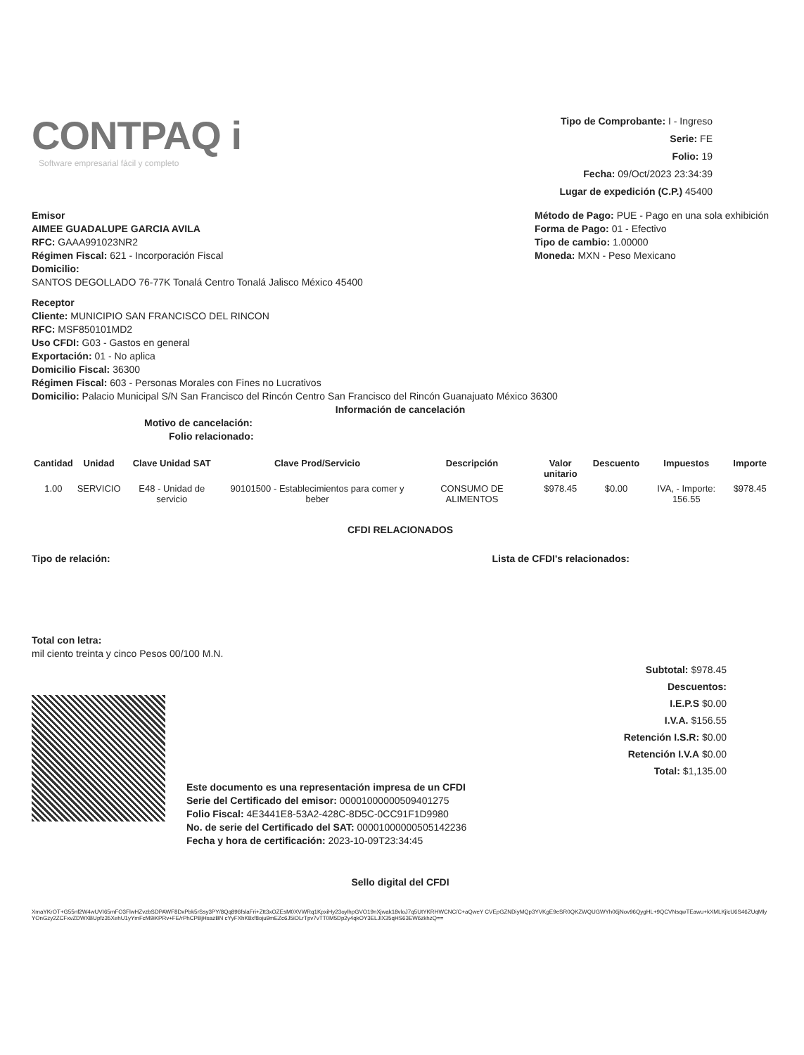CONTPAQ i
Software empresarial fácil y completo
Tipo de Comprobante: I - Ingreso
Serie: FE
Folio: 19
Fecha: 09/Oct/2023 23:34:39
Lugar de expedición (C.P.) 45400
Emisor
AIMEE GUADALUPE GARCIA AVILA
RFC: GAAA991023NR2
Régimen Fiscal: 621 - Incorporación Fiscal
Domicilio:
SANTOS DEGOLLADO 76-77K Tonalá Centro Tonalá Jalisco México 45400
Método de Pago: PUE - Pago en una sola exhibición
Forma de Pago: 01 - Efectivo
Tipo de cambio: 1.00000
Moneda: MXN - Peso Mexicano
Receptor
Cliente: MUNICIPIO SAN FRANCISCO DEL RINCON
RFC: MSF850101MD2
Uso CFDI: G03 - Gastos en general
Exportación: 01 - No aplica
Domicilio Fiscal: 36300
Régimen Fiscal: 603 - Personas Morales con Fines no Lucrativos
Domicilio: Palacio Municipal S/N San Francisco del Rincón Centro San Francisco del Rincón Guanajuato México 36300
Información de cancelación
Motivo de cancelación:
Folio relacionado:
| Cantidad | Unidad | Clave Unidad SAT | Clave Prod/Servicio | Descripción | Valor unitario | Descuento | Impuestos | Importe |
| --- | --- | --- | --- | --- | --- | --- | --- | --- |
| 1.00 | SERVICIO | E48 - Unidad de servicio | 90101500 - Establecimientos para comer y beber | CONSUMO DE ALIMENTOS | $978.45 | $0.00 | IVA, - Importe: 156.55 | $978.45 |
CFDI RELACIONADOS
Tipo de relación: Lista de CFDI's relacionados:
Total con letra:
mil ciento treinta y cinco Pesos 00/100 M.N.
Subtotal: $978.45
Descuentos:
I.E.P.S $0.00
I.V.A. $156.55
Retención I.S.R: $0.00
Retención I.V.A $0.00
Total: $1,135.00
Este documento es una representación impresa de un CFDI
Serie del Certificado del emisor: 00001000000509401275
Folio Fiscal: 4E3441E8-53A2-428C-8D5C-0CC91F1D9980
No. de serie del Certificado del SAT: 00001000000505142236
Fecha y hora de certificación: 2023-10-09T23:34:45
Sello digital del CFDI
XmaYKrOT+G55nf2W4wUVI65mFO3FlwHZvzbSDPAWF8DxPbk5rSsy3PY/8Qq896fslaFri+Ztt3xOZEsM0XVWRq1KpxiHy23oylhpGVO19nXjwak18vloJ7q5UtYKRHWCNC/C+aQweY CVEpGZNDiyMQp3YVKgE9eSR0QKZWQUGWYh06jNov96QygHL+9QCVNsqwTEawu+kXMLKjlcU6S46ZUqMlyYOnGzy2ZCFxvZDWXBUpfz35XehU1yYmFcM9iKPRv+FE/rPhCPBjHsazBN cYyFXhK8xf8oju9mEZc6J5iOLrTpv7vTT0M5Dp2y4qkOY3ELJlX35qHS63EW6zkhzQ==